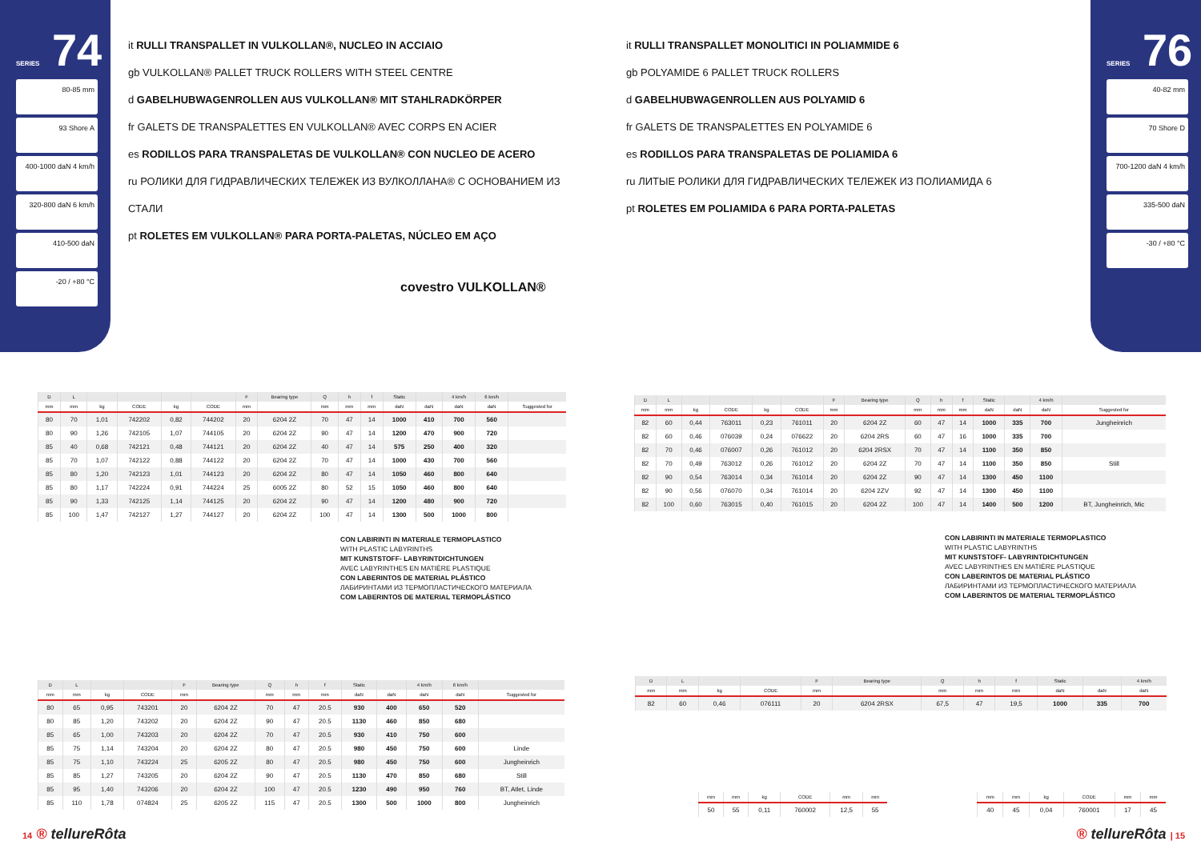SERIES 74
80-85 mm
93 Shore A
400-1000 daN 4 km/h
320-800 daN 6 km/h
410-500 daN
-20 / +80 °C
it RULLI TRANSPALLET IN VULKOLLAN®, NUCLEO IN ACCIAIO
gb VULKOLLAN® PALLET TRUCK ROLLERS WITH STEEL CENTRE
d GABELHUBWAGENROLLEN AUS VULKOLLAN® MIT STAHLRADKÖRPER
fr GALETS DE TRANSPALETTES EN VULKOLLAN® AVEC CORPS EN ACIER
es RODILLOS PARA TRANSPALETAS DE VULKOLLAN® CON NUCLEO DE ACERO
ru РОЛИКИ ДЛЯ ГИДРАВЛИЧЕСКИХ ТЕЛЕЖЕК ИЗ ВУЛКОЛЛАНА® С ОСНОВАНИЕМ ИЗ СТАЛИ
pt ROLETES EM VULKOLLAN® PARA PORTA-PALETAS, NÚCLEO EM AÇO
covestro VULKOLLAN®
| D | L | | | | | F | Bearing type | Q | h | f | Static | | 4 km/h | 6 km/h | |
| --- | --- | --- | --- | --- | --- | --- | --- | --- | --- | --- | --- | --- | --- | --- | --- |
| mm | mm | kg | CODE | kg | CODE | mm | | mm | mm | mm | daN | daN | daN | daN | Suggested for |
| 80 | 70 | 1,01 | 742202 | 0,82 | 744202 | 20 | 6204 2Z | 70 | 47 | 14 | 1000 | 410 | 700 | 560 | |
| 80 | 90 | 1,26 | 742105 | 1,07 | 744105 | 20 | 6204 2Z | 90 | 47 | 14 | 1200 | 470 | 900 | 720 | |
| 85 | 40 | 0,68 | 742121 | 0,48 | 744121 | 20 | 6204 2Z | 40 | 47 | 14 | 575 | 250 | 400 | 320 | |
| 85 | 70 | 1,07 | 742122 | 0,88 | 744122 | 20 | 6204 2Z | 70 | 47 | 14 | 1000 | 430 | 700 | 560 | |
| 85 | 80 | 1,20 | 742123 | 1,01 | 744123 | 20 | 6204 2Z | 80 | 47 | 14 | 1050 | 460 | 800 | 640 | |
| 85 | 80 | 1,17 | 742224 | 0,91 | 744224 | 25 | 6005 2Z | 80 | 52 | 15 | 1050 | 460 | 800 | 640 | |
| 85 | 90 | 1,33 | 742125 | 1,14 | 744125 | 20 | 6204 2Z | 90 | 47 | 14 | 1200 | 480 | 900 | 720 | |
| 85 | 100 | 1,47 | 742127 | 1,27 | 744127 | 20 | 6204 2Z | 100 | 47 | 14 | 1300 | 500 | 1000 | 800 | |
CON LABIRINTI IN MATERIALE TERMOPLASTICO
WITH PLASTIC LABYRINTHS
MIT KUNSTSTOFF- LABYRINTDICHTUNGEN
AVEC LABYRINTHES EN MATIÈRE PLASTIQUE
CON LABERINTOS DE MATERIAL PLÁSTICO
ЛАБИРИНТАМИ ИЗ ТЕРМОПЛАСТИЧЕСКОГО МАТЕРИАЛА
COM LABERINTOS DE MATERIAL TERMOPLÁSTICO
| D | L | | | F | Bearing type | Q | h | f | Static | | 4 km/h | 6 km/h | |
| --- | --- | --- | --- | --- | --- | --- | --- | --- | --- | --- | --- | --- | --- |
| mm | mm | kg | CODE | mm | | mm | mm | mm | daN | daN | daN | daN | Suggested for |
| 80 | 65 | 0,95 | 743201 | 20 | 6204 2Z | 70 | 47 | 20.5 | 930 | 400 | 650 | 520 | |
| 80 | 85 | 1,20 | 743202 | 20 | 6204 2Z | 90 | 47 | 20.5 | 1130 | 460 | 850 | 680 | |
| 85 | 65 | 1,00 | 743203 | 20 | 6204 2Z | 70 | 47 | 20.5 | 930 | 410 | 750 | 600 | |
| 85 | 75 | 1,14 | 743204 | 20 | 6204 2Z | 80 | 47 | 20.5 | 980 | 450 | 750 | 600 | Linde |
| 85 | 75 | 1,10 | 743224 | 25 | 6205 2Z | 80 | 47 | 20.5 | 980 | 450 | 750 | 600 | Jungheinrich |
| 85 | 85 | 1,27 | 743205 | 20 | 6204 2Z | 90 | 47 | 20.5 | 1130 | 470 | 850 | 680 | Still |
| 85 | 95 | 1,40 | 743206 | 20 | 6204 2Z | 100 | 47 | 20.5 | 1230 | 490 | 950 | 760 | BT, Atlet, Linde |
| 85 | 110 | 1,78 | 074824 | 25 | 6205 2Z | 115 | 47 | 20.5 | 1300 | 500 | 1000 | 800 | Jungheinrich |
14 ® tellureRôta
SERIES 76
40-82 mm
70 Shore D
700-1200 daN 4 km/h
335-500 daN
-30 / +80 °C
it RULLI TRANSPALLET MONOLITICI IN POLIAMMIDE 6
gb POLYAMIDE 6 PALLET TRUCK ROLLERS
d GABELHUBWAGENROLLEN AUS POLYAMID 6
fr GALETS DE TRANSPALETTES EN POLYAMIDE 6
es RODILLOS PARA TRANSPALETAS DE POLIAMIDA 6
ru ЛИТЫЕ РОЛИКИ ДЛЯ ГИДРАВЛИЧЕСКИХ ТЕЛЕЖЕК ИЗ ПОЛИАМИДА 6
pt ROLETES EM POLIAMIDA 6 PARA PORTA-PALETAS
| D | L | | | | | F | Bearing type | Q | h | f | Static | | 4 km/h | |
| --- | --- | --- | --- | --- | --- | --- | --- | --- | --- | --- | --- | --- | --- | --- |
| mm | mm | kg | CODE | kg | CODE | mm | | mm | mm | mm | daN | daN | daN | Suggested for |
| 82 | 60 | 0,44 | 763011 | 0,23 | 761011 | 20 | 6204 2Z | 60 | 47 | 14 | 1000 | 335 | 700 | Jungheinrich |
| 82 | 60 | 0,46 | 076039 | 0,24 | 076622 | 20 | 6204 2RS | 60 | 47 | 16 | 1000 | 335 | 700 | |
| 82 | 70 | 0,46 | 076007 | 0,26 | 761012 | 20 | 6204 2RSX | 70 | 47 | 14 | 1100 | 350 | 850 | |
| 82 | 70 | 0,49 | 763012 | 0,26 | 761012 | 20 | 6204 2Z | 70 | 47 | 14 | 1100 | 350 | 850 | Still |
| 82 | 90 | 0,54 | 763014 | 0,34 | 761014 | 20 | 6204 2Z | 90 | 47 | 14 | 1300 | 450 | 1100 | |
| 82 | 90 | 0,56 | 076070 | 0,34 | 761014 | 20 | 6204 2ZV | 92 | 47 | 14 | 1300 | 450 | 1100 | |
| 82 | 100 | 0,60 | 763015 | 0,40 | 761015 | 20 | 6204 2Z | 100 | 47 | 14 | 1400 | 500 | 1200 | BT, Jungheinrich, Mic |
CON LABIRINTI IN MATERIALE TERMOPLASTICO
WITH PLASTIC LABYRINTHS
MIT KUNSTSTOFF- LABYRINTDICHTUNGEN
AVEC LABYRINTHES EN MATIÈRE PLASTIQUE
CON LABERINTOS DE MATERIAL PLÁSTICO
ЛАБИРИНТАМИ ИЗ ТЕРМОПЛАСТИЧЕСКОГО МАТЕРИАЛА
COM LABERINTOS DE MATERIAL TERMOPLÁSTICO
| D | L | | | F | Bearing type | Q | h | f | Static | | 4 km/h |
| --- | --- | --- | --- | --- | --- | --- | --- | --- | --- | --- | --- |
| mm | mm | kg | CODE | mm | | mm | mm | mm | daN | daN | daN |
| 82 | 60 | 0,46 | 076111 | 20 | 6204 2RSX | 67,5 | 47 | 19,5 | 1000 | 335 | 700 |
| mm | mm | kg | CODE | mm | mm |
| --- | --- | --- | --- | --- | --- |
| 50 | 55 | 0,11 | 760002 | 12,5 | 55 |
| mm | mm | kg | CODE | mm | mm |
| --- | --- | --- | --- | --- | --- |
| 40 | 45 | 0,04 | 760001 | 17 | 45 |
® tellureRôta | 15